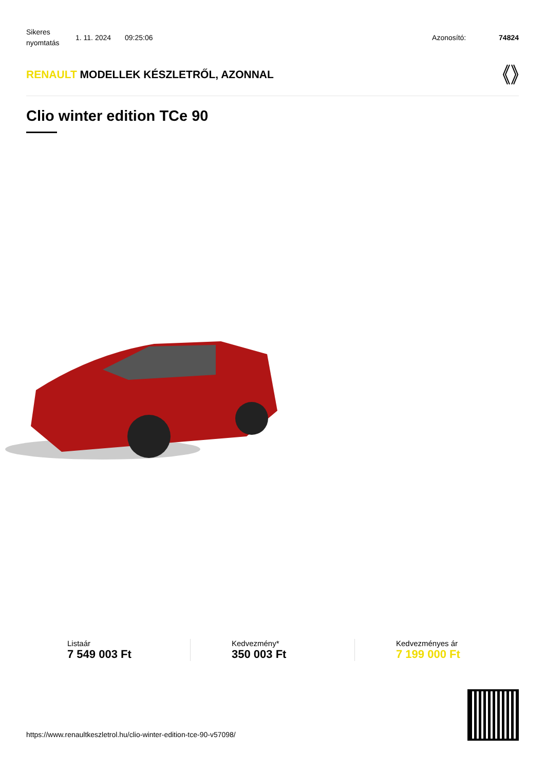Sikeres nyomtatás
1. 11. 2024 09:25:06 Azonosító: 74824
RENAULT MODELLEK KÉSZLETRŐL, AZONNAL
Clio winter edition TCe 90
Listaár
7 549 003 Ft
Kedvezmény*
350 003 Ft
Kedvezményes ár
7 199 000 Ft
https://www.renaultkeszletrol.hu/clio-winter-edition-tce-90-v57098/